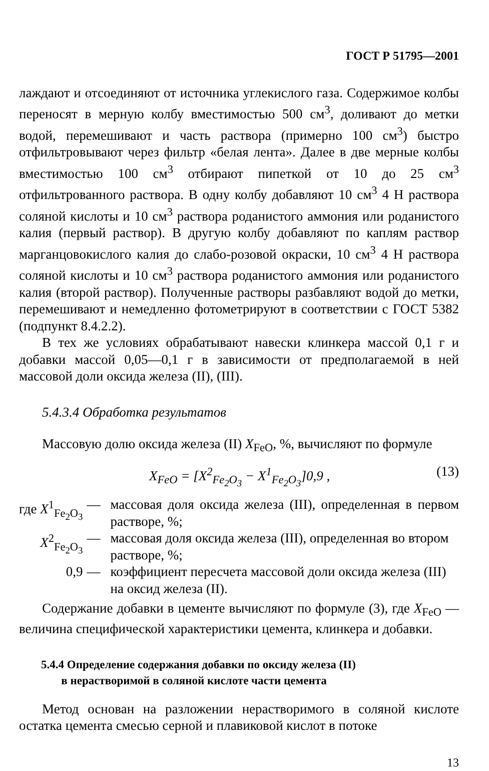ГОСТ Р 51795—2001
лаждают и отсоединяют от источника углекислого газа. Содержимое колбы переносят в мерную колбу вместимостью 500 см<sup>3</sup>, доливают до метки водой, перемешивают и часть раствора (примерно 100 см<sup>3</sup>) быстро отфильтровывают через фильтр «белая лента». Далее в две мерные колбы вместимостью 100 см<sup>3</sup> отбирают пипеткой от 10 до 25 см<sup>3</sup> отфильтрованного раствора. В одну колбу добавляют 10 см<sup>3</sup> 4 Н раствора соляной кислоты и 10 см<sup>3</sup> раствора роданистого аммония или роданистого калия (первый раствор). В другую колбу добавляют по каплям раствор марганцовокислого калия до слабо-розовой окраски, 10 см<sup>3</sup> 4 Н раствора соляной кислоты и 10 см<sup>3</sup> раствора роданистого аммония или роданистого калия (второй раствор). Полученные растворы разбавляют водой до метки, перемешивают и немедленно фотометрируют в соответствии с ГОСТ 5382 (подпункт 8.4.2.2).
В тех же условиях обрабатывают навески клинкера массой 0,1 г и добавки массой 0,05—0,1 г в зависимости от предполагаемой в ней массовой доли оксида железа (II), (III).
5.4.3.4 Обработка результатов
Массовую долю оксида железа (II) X<sub>FeO</sub>, %, вычисляют по формуле
X<sub>FeO</sub> = [X<sup>2</sup><sub>Fe<sub>2</sub>O<sub>3</sub></sub> − X<sup>1</sup><sub>Fe<sub>2</sub>O<sub>3</sub></sub>]0,9 , (13)
| где X<sup>1</sup><sub>Fe<sub>2</sub>O<sub>3</sub></sub> | — | массовая доля оксида железа (III), определенная в первом растворе, %; |
| X<sup>2</sup><sub>Fe<sub>2</sub>O<sub>3</sub></sub> | — | массовая доля оксида железа (III), определенная во втором растворе, %; |
| 0,9 | — | коэффициент пересчета массовой доли оксида железа (III) на оксид железа (II). |
Содержание добавки в цементе вычисляют по формуле (3), где X<sub>FeO</sub> — величина специфической характеристики цемента, клинкера и добавки.
5.4.4 Определение содержания добавки по оксиду железа (II)
в нерастворимой в соляной кислоте части цемента
Метод основан на разложении нерастворимого в соляной кислоте остатка цемента смесью серной и плавиковой кислот в потоке
13